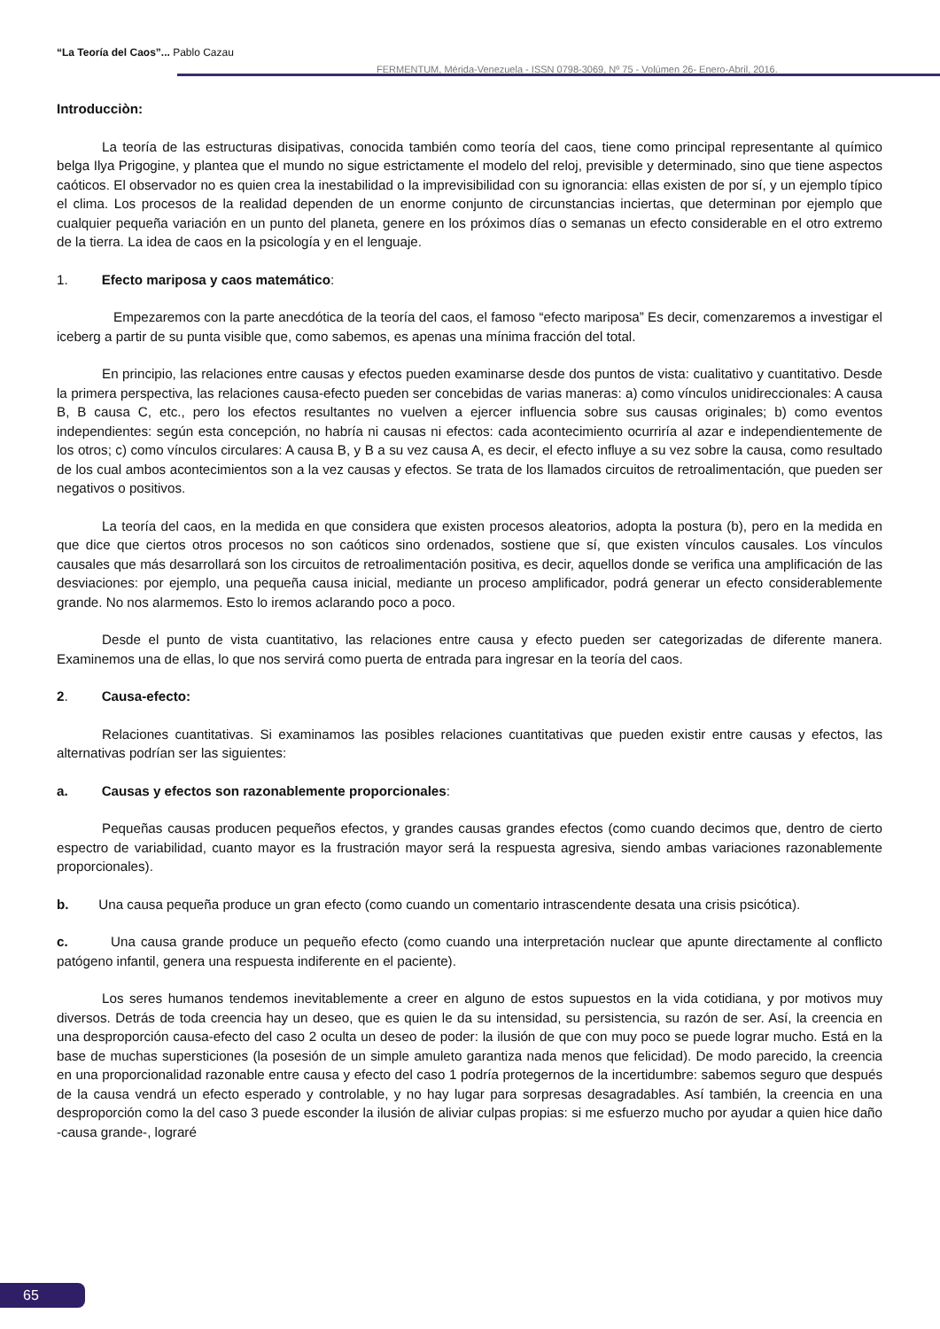“La Teoría del Caos”... Pablo Cazau
FERMENTUM, Mérida-Venezuela - ISSN 0798-3069, Nº 75 - Volúmen 26- Enero-Abril, 2016.
Introducciòn:
La teoría de las estructuras disipativas, conocida también como teoría del caos, tiene como principal representante al químico belga Ilya Prigogine, y plantea que el mundo no sigue estrictamente el modelo del reloj, previsible y determinado, sino que tiene aspectos caóticos. El observador no es quien crea la inestabilidad o la imprevisibilidad con su ignorancia: ellas existen de por sí, y un ejemplo típico el clima. Los procesos de la realidad dependen de un enorme conjunto de circunstancias inciertas, que determinan por ejemplo que cualquier pequeña variación en un punto del planeta, genere en los próximos días o semanas un efecto considerable en el otro extremo de la tierra. La idea de caos en la psicología y en el lenguaje.
1. Efecto mariposa y caos matemático:
Empezaremos con la parte anecdótica de la teoría del caos, el famoso “efecto mariposa” Es decir, comenzaremos a investigar el iceberg a partir de su punta visible que, como sabemos, es apenas una mínima fracción del total.
En principio, las relaciones entre causas y efectos pueden examinarse desde dos puntos de vista: cualitativo y cuantitativo. Desde la primera perspectiva, las relaciones causa-efecto pueden ser concebidas de varias maneras: a) como vínculos unidireccionales: A causa B, B causa C, etc., pero los efectos resultantes no vuelven a ejercer influencia sobre sus causas originales; b) como eventos independientes: según esta concepción, no habría ni causas ni efectos: cada acontecimiento ocurriría al azar e independientemente de los otros; c) como vínculos circulares: A causa B, y B a su vez causa A, es decir, el efecto influye a su vez sobre la causa, como resultado de los cual ambos acontecimientos son a la vez causas y efectos. Se trata de los llamados circuitos de retroalimentación, que pueden ser negativos o positivos.
La teoría del caos, en la medida en que considera que existen procesos aleatorios, adopta la postura (b), pero en la medida en que dice que ciertos otros procesos no son caóticos sino ordenados, sostiene que sí, que existen vínculos causales. Los vínculos causales que más desarrollará son los circuitos de retroalimentación positiva, es decir, aquellos donde se verifica una amplificación de las desviaciones: por ejemplo, una pequeña causa inicial, mediante un proceso amplificador, podrá generar un efecto considerablemente grande. No nos alarmemos. Esto lo iremos aclarando poco a poco.
Desde el punto de vista cuantitativo, las relaciones entre causa y efecto pueden ser categorizadas de diferente manera. Examinemos una de ellas, lo que nos servirá como puerta de entrada para ingresar en la teoría del caos.
2. Causa-efecto:
Relaciones cuantitativas. Si examinamos las posibles relaciones cuantitativas que pueden existir entre causas y efectos, las alternativas podrían ser las siguientes:
a. Causas y efectos son razonablemente proporcionales:
Pequeñas causas producen pequeños efectos, y grandes causas grandes efectos (como cuando decimos que, dentro de cierto espectro de variabilidad, cuanto mayor es la frustración mayor será la respuesta agresiva, siendo ambas variaciones razonablemente proporcionales).
b. Una causa pequeña produce un gran efecto (como cuando un comentario intrascendente desata una crisis psicótica).
c. Una causa grande produce un pequeño efecto (como cuando una interpretación nuclear que apunte directamente al conflicto patógeno infantil, genera una respuesta indiferente en el paciente).
Los seres humanos tendemos inevitablemente a creer en alguno de estos supuestos en la vida cotidiana, y por motivos muy diversos. Detrás de toda creencia hay un deseo, que es quien le da su intensidad, su persistencia, su razón de ser. Así, la creencia en una desproporción causa-efecto del caso 2 oculta un deseo de poder: la ilusión de que con muy poco se puede lograr mucho. Está en la base de muchas supersticiones (la posesión de un simple amuleto garantiza nada menos que felicidad). De modo parecido, la creencia en una proporcionalidad razonable entre causa y efecto del caso 1 podría protegernos de la incertidumbre: sabemos seguro que después de la causa vendrá un efecto esperado y controlable, y no hay lugar para sorpresas desagradables. Así también, la creencia en una desproporción como la del caso 3 puede esconder la ilusión de aliviar culpas propias: si me esfuerzo mucho por ayudar a quien hice daño -causa grande-, lograré
65